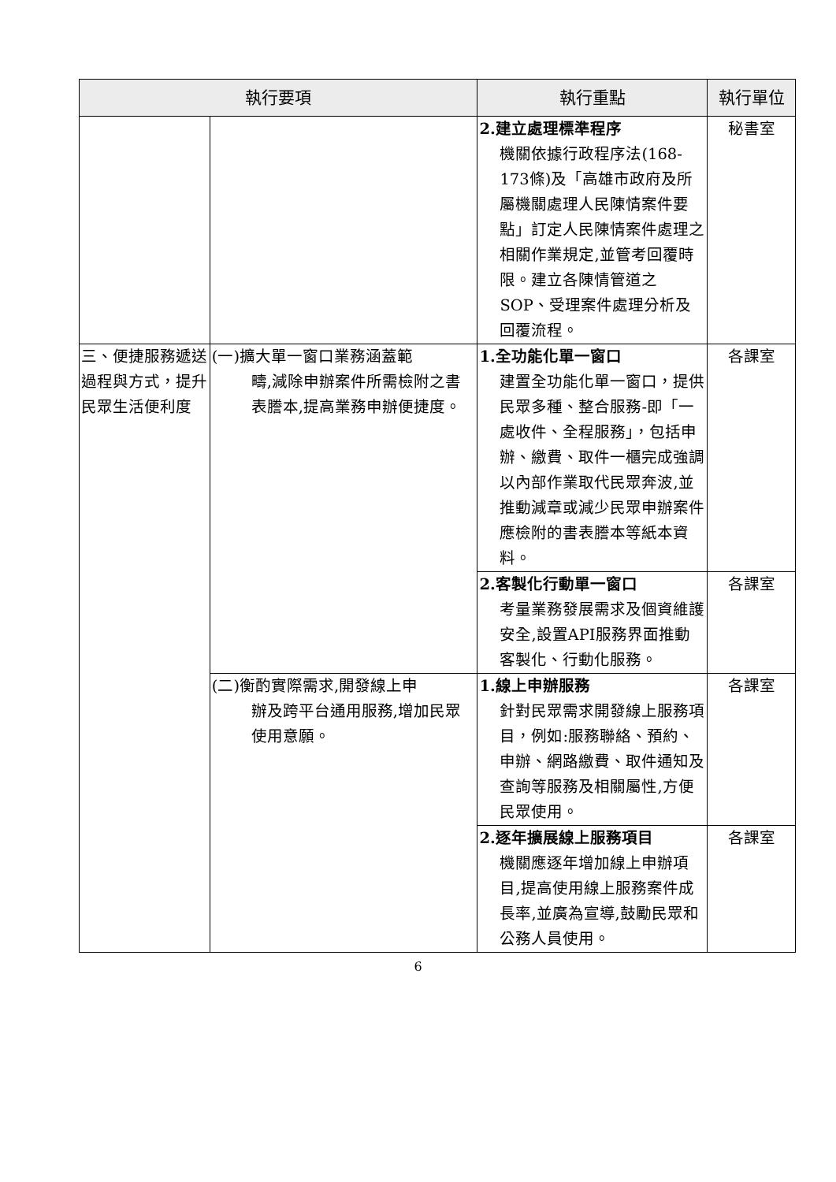| 執行要項 | | 執行重點 | 執行單位 |
| --- | --- | --- | --- |
| | | 2.建立處理標準程序 機關依據行政程序法(168-173條)及「高雄市政府及所屬機關處理人民陳情案件要點」訂定人民陳情案件處理之相關作業規定,並管考回覆時限。建立各陳情管道之SOP、受理案件處理分析及回覆流程。 | 秘書室 |
| 三、便捷服務遞送過程與方式，提升民眾生活便利度 | (一)擴大單一窗口業務涵蓋範 疇,減除申辦案件所需檢附之書表謄本,提高業務申辦便捷度。 | 1.全功能化單一窗口 建置全功能化單一窗口，提供民眾多種、整合服務-即「一處收件、全程服務」，包括申辦、繳費、取件一櫃完成強調以內部作業取代民眾奔波,並推動減章或減少民眾申辦案件應檢附的書表謄本等紙本資料。 | 各課室 |
| | | 2.客製化行動單一窗口 考量業務發展需求及個資維護安全,設置API服務界面推動客製化、行動化服務。 | 各課室 |
| | (二)衡酌實際需求,開發線上申 辦及跨平台通用服務,增加民眾使用意願。 | 1.線上申辦服務 針對民眾需求開發線上服務項目，例如:服務聯絡、預約、申辦、網路繳費、取件通知及查詢等服務及相關屬性,方便民眾使用。 | 各課室 |
| | | 2.逐年擴展線上服務項目 機關應逐年增加線上申辦項目,提高使用線上服務案件成長率,並廣為宣導,鼓勵民眾和公務人員使用。 | 各課室 |
6